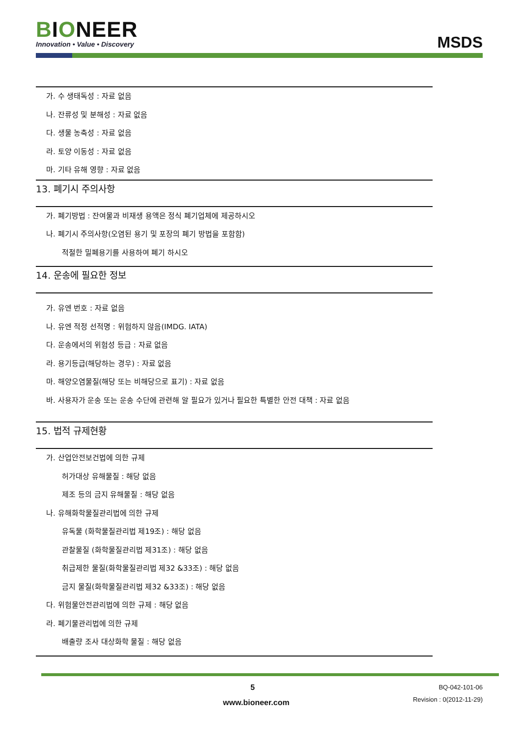BIONEER
Innovation • Value • Discovery
MSDS
가. 수 생태독성 : 자료 없음
나. 잔류성 및 분해성 : 자료 없음
다. 생물 농축성 : 자료 없음
라. 토양 이동성 : 자료 없음
마. 기타 유해 영향 : 자료 없음
13. 폐기시 주의사항
가. 폐기방법 : 잔여물과 비재생 용액은 정식 폐기업체에 제공하시오
나. 폐기시 주의사항(오염된 용기 및 포장의 폐기 방법을 포함함)
적절한 밀폐용기를 사용하여 폐기 하시오
14. 운송에 필요한 정보
가. 유엔 번호 : 자료 없음
나. 유엔 적정 선적명 : 위험하지 않음(IMDG. IATA)
다. 운송에서의 위험성 등급 : 자료 없음
라. 용기등급(해당하는 경우) : 자료 없음
마. 해양오염물질(해당 또는 비해당으로 표기) : 자료 없음
바. 사용자가 운송 또는 운송 수단에 관련해 알 필요가 있거나 필요한 특별한 안전 대책 : 자료 없음
15. 법적 규제현황
가. 산업안전보건법에 의한 규제
허가대상 유해물질 : 해당 없음
제조 등의 금지 유해물질 : 해당 없음
나. 유해화학물질관리법에 의한 규제
유독물 (화학물질관리법 제19조) : 해당 없음
관찰물질 (화학물질관리법 제31조) : 해당 없음
취급제한 물질(화학물질관리법 제32 &33조) : 해당 없음
금지 물질(화학물질관리법 제32 &33조) : 해당 없음
다. 위험물안전관리법에 의한 규제 : 해당 없음
라. 폐기물관리법에 의한 규제
배출량 조사 대상화학 물질 : 해당 없음
5
www.bioneer.com
BQ-042-101-06
Revision : 0(2012-11-29)